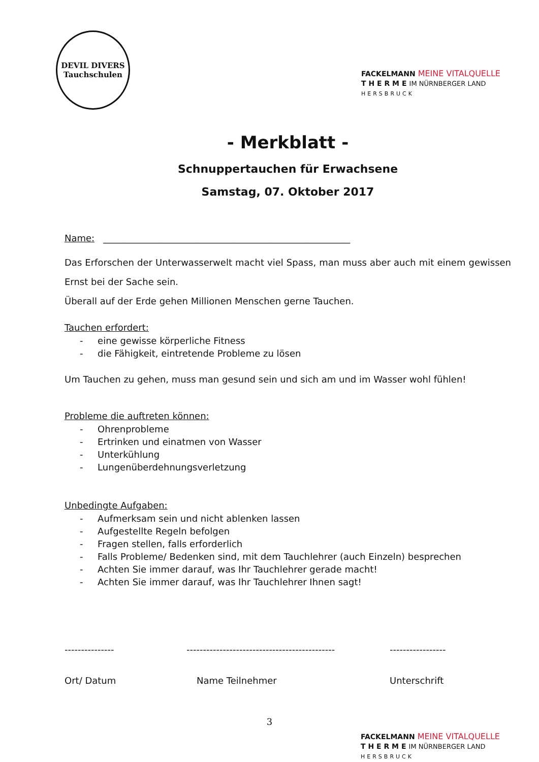DEVIL DIVERS
Tauchschulen
FACKELMANN MEINE VITALQUELLE
T H E R M E IM NÜRNBERGER LAND
HERSBRUCK
- Merkblatt -
Schnuppertauchen für Erwachsene
Samstag, 07. Oktober 2017
Name: ______________________________________________________
Das Erforschen der Unterwasserwelt macht viel Spass, man muss aber auch mit einem gewissen Ernst bei der Sache sein.
Überall auf der Erde gehen Millionen Menschen gerne Tauchen.
Tauchen erfordert:
- eine gewisse körperliche Fitness
- die Fähigkeit, eintretende Probleme zu lösen
Um Tauchen zu gehen, muss man gesund sein und sich am und im Wasser wohl fühlen!
Probleme die auftreten können:
- Ohrenprobleme
- Ertrinken und einatmen von Wasser
- Unterkühlung
- Lungenüberdehnungsverletzung
Unbedingte Aufgaben:
- Aufmerksam sein und nicht ablenken lassen
- Aufgestellte Regeln befolgen
- Fragen stellen, falls erforderlich
- Falls Probleme/ Bedenken sind, mit dem Tauchlehrer (auch Einzeln) besprechen
- Achten Sie immer darauf, was Ihr Tauchlehrer gerade macht!
- Achten Sie immer darauf, was Ihr Tauchlehrer Ihnen sagt!
--------------- ---------------------------------------------
-----------------
Ort/ Datum Name Teilnehmer Unterschrift
3
FACKELMANN MEINE VITALQUELLE
T H E R M E IM NÜRNBERGER LAND
HERSBRUCK